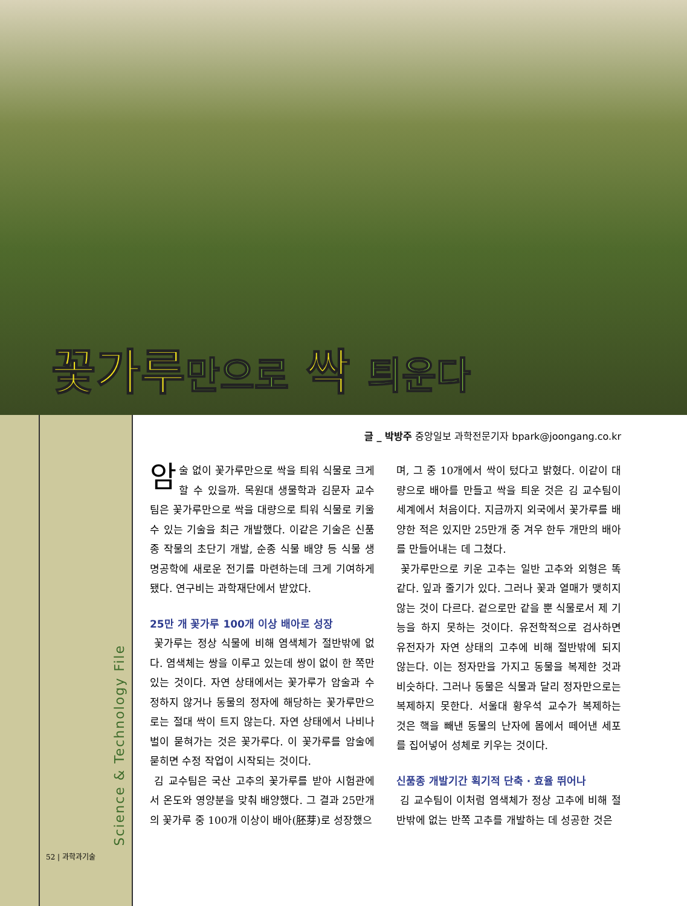꽃가루만으로 싹 틔운다
Science & Technology File
52 | 과학과기술
글 _ 박방주 중앙일보 과학전문기자 bpark@joongang.co.kr
암술 없이 꽃가루만으로 싹을 틔워 식물로 크게 할 수 있을까. 목원대 생물학과 김문자 교수팀은 꽃가루만으로 싹을 대량으로 틔워 식물로 키울 수 있는 기술을 최근 개발했다. 이같은 기술은 신품종 작물의 초단기 개발, 순종 식물 배양 등 식물 생명공학에 새로운 전기를 마련하는데 크게 기여하게 됐다. 연구비는 과학재단에서 받았다.
25만 개 꽃가루 100개 이상 배아로 성장
꽃가루는 정상 식물에 비해 염색체가 절반밖에 없다. 염색체는 쌍을 이루고 있는데 쌍이 없이 한 쪽만 있는 것이다. 자연 상태에서는 꽃가루가 암술과 수정하지 않거나 동물의 정자에 해당하는 꽃가루만으로는 절대 싹이 트지 않는다. 자연 상태에서 나비나 벌이 묻혀가는 것은 꽃가루다. 이 꽃가루를 암술에 묻히면 수정 작업이 시작되는 것이다.
김 교수팀은 국산 고추의 꽃가루를 받아 시험관에서 온도와 영양분을 맞춰 배양했다. 그 결과 25만개의 꽃가루 중 100개 이상이 배아(胚芽)로 성장했으
며, 그 중 10개에서 싹이 텄다고 밝혔다. 이같이 대량으로 배아를 만들고 싹을 틔운 것은 김 교수팀이 세계에서 처음이다. 지금까지 외국에서 꽃가루를 배양한 적은 있지만 25만개 중 겨우 한두 개만의 배아를 만들어내는 데 그쳤다.
꽃가루만으로 키운 고추는 일반 고추와 외형은 똑같다. 잎과 줄기가 있다. 그러나 꽃과 열매가 맺히지 않는 것이 다르다. 겉으로만 같을 뿐 식물로서 제 기능을 하지 못하는 것이다. 유전학적으로 검사하면 유전자가 자연 상태의 고추에 비해 절반밖에 되지 않는다. 이는 정자만을 가지고 동물을 복제한 것과 비슷하다. 그러나 동물은 식물과 달리 정자만으로는 복제하지 못한다. 서울대 황우석 교수가 복제하는 것은 핵을 빼낸 동물의 난자에 몸에서 떼어낸 세포를 집어넣어 성체로 키우는 것이다.
신품종 개발기간 획기적 단축 · 효율 뛰어나
김 교수팀이 이처럼 염색체가 정상 고추에 비해 절반밖에 없는 반쪽 고추를 개발하는 데 성공한 것은